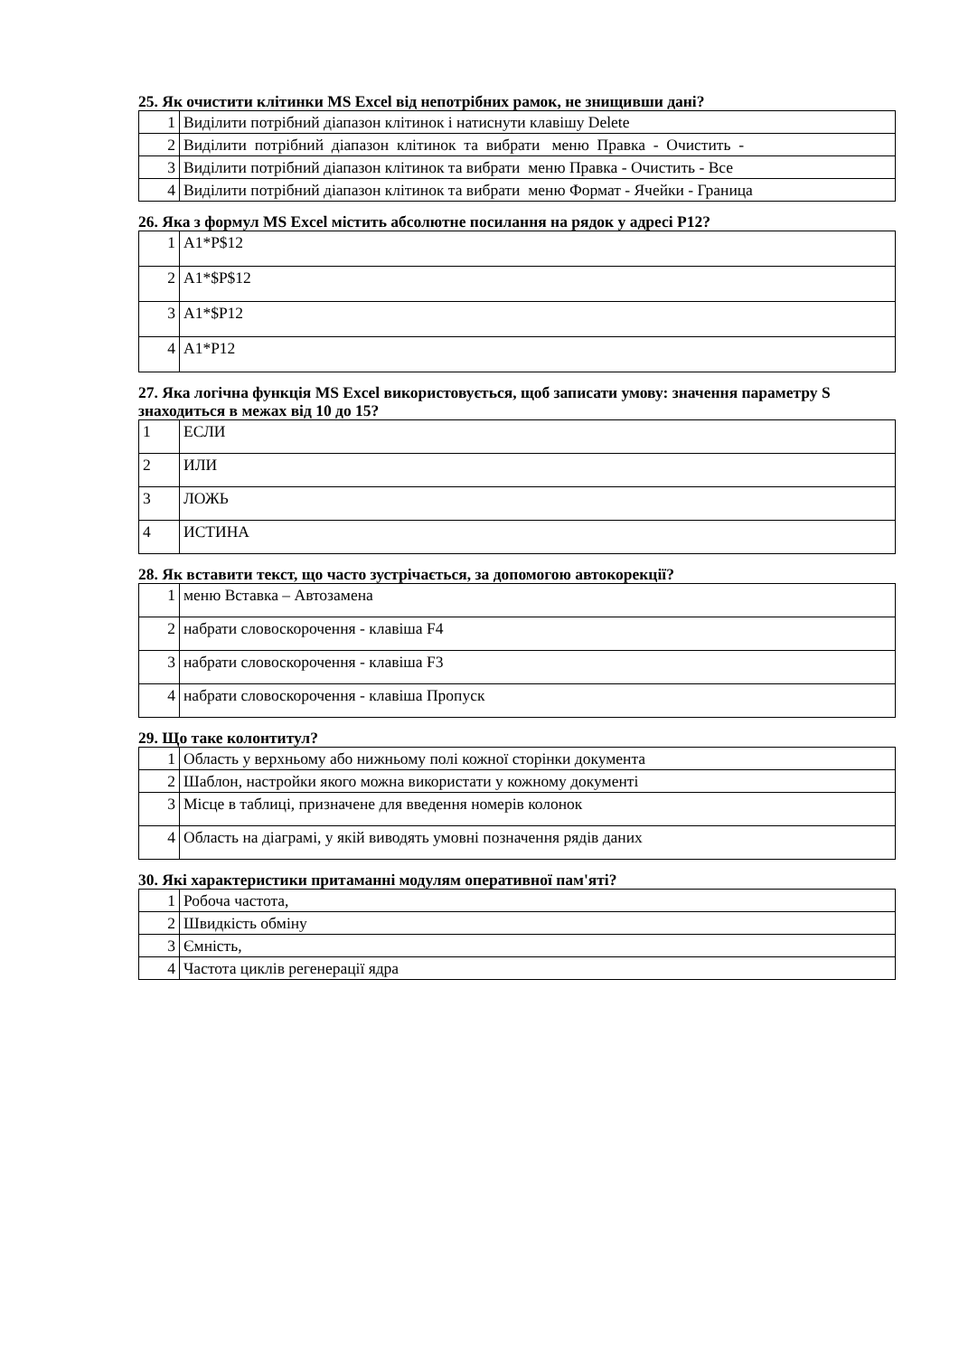25. Як очистити клітинки MS Excel від непотрібних рамок, не знищивши дані?
| 1 | Виділити потрібний діапазон клітинок і натиснути клавішу Delete |
| 2 | Виділити потрібний діапазон клітинок та вибрати меню Правка - Очистить - |
| 3 | Виділити потрібний діапазон клітинок та вибрати меню Правка - Очистить - Все |
| 4 | Виділити потрібний діапазон клітинок та вибрати меню Формат - Ячейки - Граница |
26. Яка з формул MS Excel містить абсолютне посилання на рядок у адресі Р12?
| 1 | A1*P$12 |
| 2 | A1*$P$12 |
| 3 | A1*$P12 |
| 4 | A1*P12 |
27. Яка логічна функція MS Excel використовується, щоб записати умову: значення параметру S знаходиться в межах від 10 до 15?
| 1 | ЕСЛИ |
| 2 | ИЛИ |
| 3 | ЛОЖЬ |
| 4 | ИСТИНА |
28. Як вставити текст, що часто зустрічається, за допомогою автокорекції?
| 1 | меню Вставка – Автозамена |
| 2 | набрати словоскорочення - клавіша F4 |
| 3 | набрати словоскорочення - клавіша F3 |
| 4 | набрати словоскорочення - клавіша Пропуск |
29. Що таке колонтитул?
| 1 | Область у верхньому або нижньому полі кожної сторінки документа |
| 2 | Шаблон, настройки якого можна використати у кожному документі |
| 3 | Місце в таблиці, призначене для введення номерів колонок |
| 4 | Область на діаграмі, у якій виводять умовні позначення рядів даних |
30. Які характеристики притаманні модулям оперативної пам'яті?
| 1 | Робоча частота, |
| 2 | Швидкість обміну |
| 3 | Ємність, |
| 4 | Частота циклів регенерації ядра |